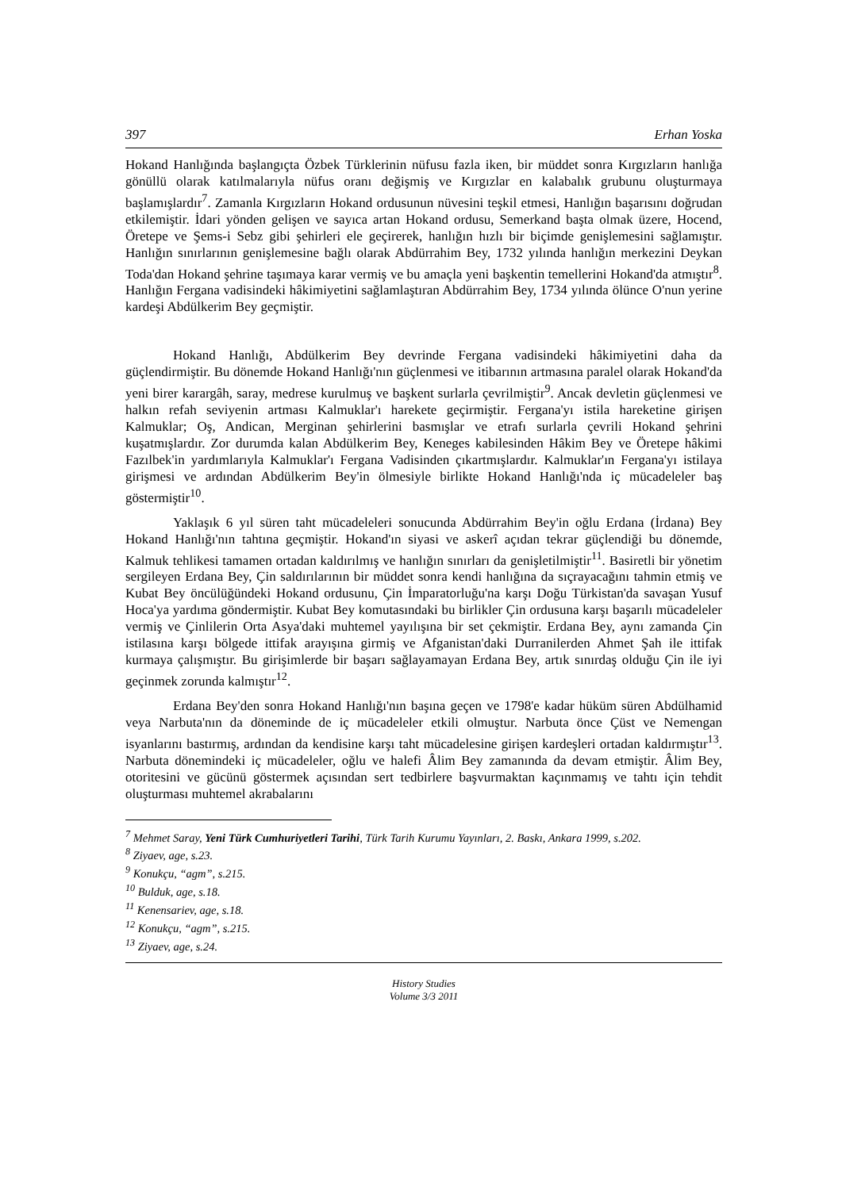397 Erhan Yoska
Hokand Hanlığında başlangıçta Özbek Türklerinin nüfusu fazla iken, bir müddet sonra Kırgızların hanlığa gönüllü olarak katılmalarıyla nüfus oranı değişmiş ve Kırgızlar en kalabalık grubunu oluşturmaya başlamışlardır<sup>7</sup>. Zamanla Kırgızların Hokand ordusunun nüvesini teşkil etmesi, Hanlığın başarısını doğrudan etkilemiştir. İdari yönden gelişen ve sayıca artan Hokand ordusu, Semerkand başta olmak üzere, Hocend, Öretepe ve Şems-i Sebz gibi şehirleri ele geçirerek, hanlığın hızlı bir biçimde genişlemesini sağlamıştır. Hanlığın sınırlarının genişlemesine bağlı olarak Abdürrahim Bey, 1732 yılında hanlığın merkezini Deykan Toda'dan Hokand şehrine taşımaya karar vermiş ve bu amaçla yeni başkentin temellerini Hokand'da atmıştır<sup>8</sup>. Hanlığın Fergana vadisindeki hâkimiyetini sağlamlaştıran Abdürrahim Bey, 1734 yılında ölünce O'nun yerine kardeşi Abdülkerim Bey geçmiştir.
Hokand Hanlığı, Abdülkerim Bey devrinde Fergana vadisindeki hâkimiyetini daha da güçlendirmiştir. Bu dönemde Hokand Hanlığı'nın güçlenmesi ve itibarının artmasına paralel olarak Hokand'da yeni birer karargâh, saray, medrese kurulmuş ve başkent surlarla çevrilmiştir<sup>9</sup>. Ancak devletin güçlenmesi ve halkın refah seviyenin artması Kalmuklar'ı harekete geçirmiştir. Fergana'yı istila hareketine girişen Kalmuklar; Oş, Andican, Merginan şehirlerini basmışlar ve etrafı surlarla çevrili Hokand şehrini kuşatmışlardır. Zor durumda kalan Abdülkerim Bey, Keneges kabilesinden Hâkim Bey ve Öretepe hâkimi Fazılbek'in yardımlarıyla Kalmuklar'ı Fergana Vadisinden çıkartmışlardır. Kalmuklar'ın Fergana'yı istilaya girişmesi ve ardından Abdülkerim Bey'in ölmesiyle birlikte Hokand Hanlığı'nda iç mücadeleler baş göstermiştir<sup>10</sup>.
Yaklaşık 6 yıl süren taht mücadeleleri sonucunda Abdürrahim Bey'in oğlu Erdana (İrdana) Bey Hokand Hanlığı'nın tahtına geçmiştir. Hokand'ın siyasi ve askerî açıdan tekrar güçlendiği bu dönemde, Kalmuk tehlikesi tamamen ortadan kaldırılmış ve hanlığın sınırları da genişletilmiştir<sup>11</sup>. Basiretli bir yönetim sergileyen Erdana Bey, Çin saldırılarının bir müddet sonra kendi hanlığına da sıçrayacağını tahmin etmiş ve Kubat Bey öncülüğündeki Hokand ordusunu, Çin İmparatorluğu'na karşı Doğu Türkistan'da savaşan Yusuf Hoca'ya yardıma göndermiştir. Kubat Bey komutasındaki bu birlikler Çin ordusuna karşı başarılı mücadeleler vermiş ve Çinlilerin Orta Asya'daki muhtemel yayılışına bir set çekmiştir. Erdana Bey, aynı zamanda Çin istilasına karşı bölgede ittifak arayışına girmiş ve Afganistan'daki Durranilerden Ahmet Şah ile ittifak kurmaya çalışmıştır. Bu girişimlerde bir başarı sağlayamayan Erdana Bey, artık sınırdaş olduğu Çin ile iyi geçinmek zorunda kalmıştır<sup>12</sup>.
Erdana Bey'den sonra Hokand Hanlığı'nın başına geçen ve 1798'e kadar hüküm süren Abdülhamid veya Narbuta'nın da döneminde de iç mücadeleler etkili olmuştur. Narbuta önce Çüst ve Nemengan isyanlarını bastırmış, ardından da kendisine karşı taht mücadelesine girişen kardeşleri ortadan kaldırmıştır<sup>13</sup>. Narbuta dönemindeki iç mücadeleler, oğlu ve halefi Âlim Bey zamanında da devam etmiştir. Âlim Bey, otoritesini ve gücünü göstermek açısından sert tedbirlere başvurmaktan kaçınmamış ve tahtı için tehdit oluşturması muhtemel akrabalarını
<sup>7</sup> Mehmet Saray, Yeni Türk Cumhuriyetleri Tarihi, Türk Tarih Kurumu Yayınları, 2. Baskı, Ankara 1999, s.202.
<sup>8</sup> Ziyaev, age, s.23.
<sup>9</sup> Konukçu, “agm”, s.215.
<sup>10</sup> Bulduk, age, s.18.
<sup>11</sup> Kenensariev, age, s.18.
<sup>12</sup> Konukçu, “agm”, s.215.
<sup>13</sup> Ziyaev, age, s.24.
History Studies
Volume 3/3 2011